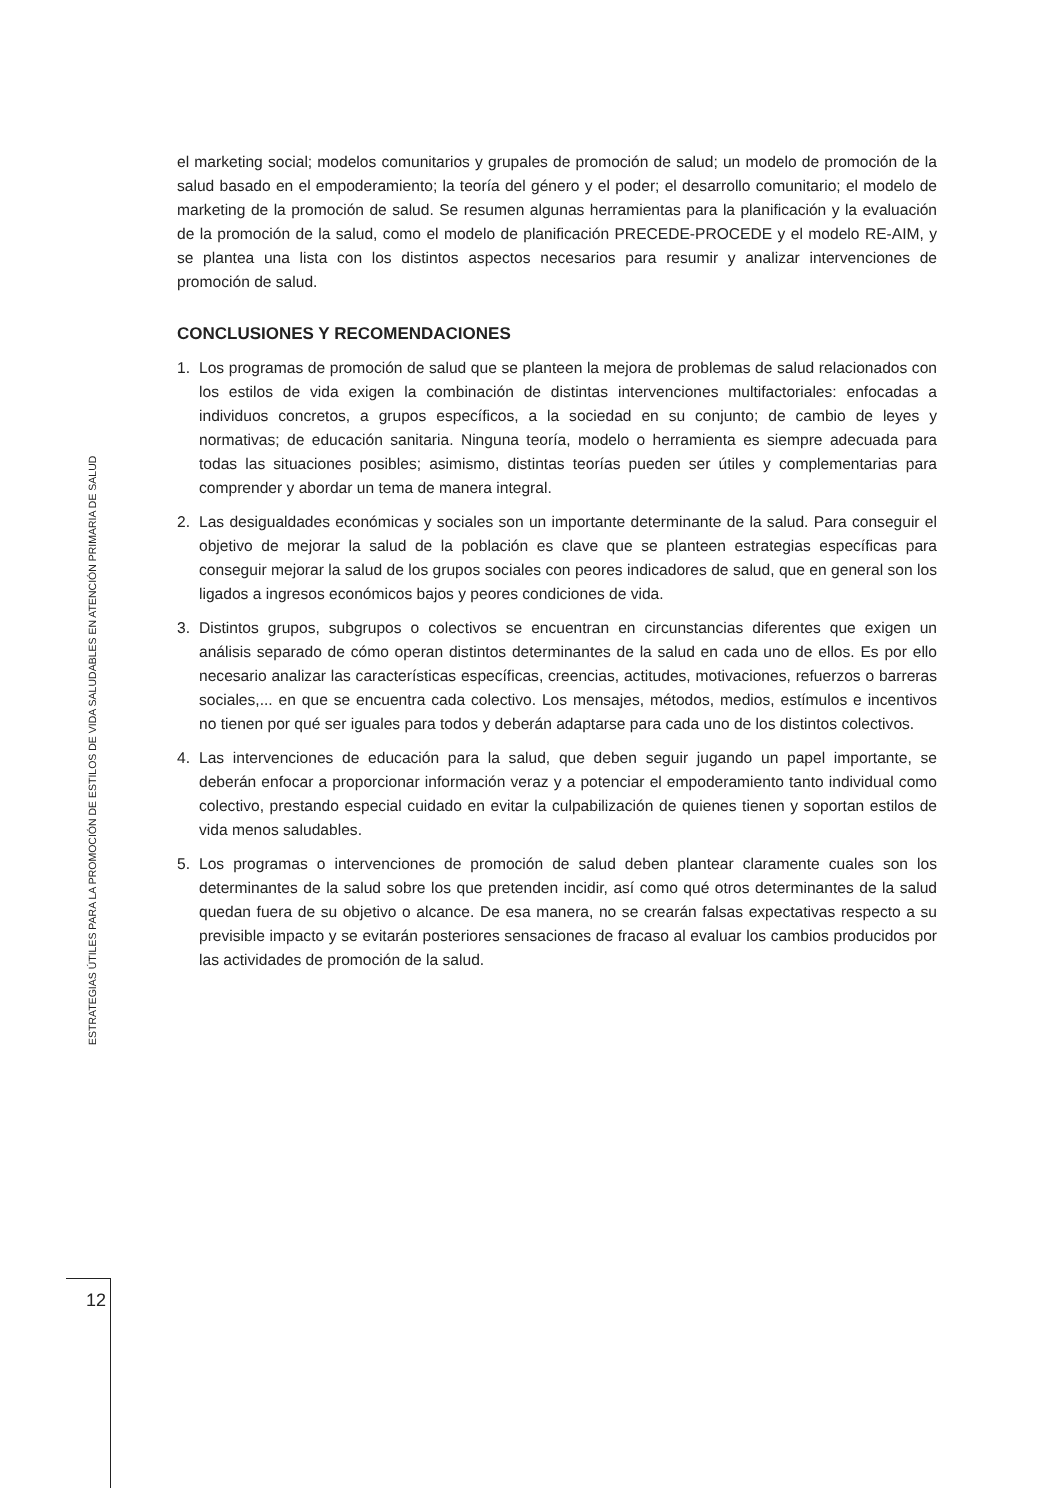el marketing social; modelos comunitarios y grupales de promoción de salud; un modelo de promoción de la salud basado en el empoderamiento; la teoría del género y el poder; el desarrollo comunitario; el modelo de marketing de la promoción de salud. Se resumen algunas herramientas para la planificación y la evaluación de la promoción de la salud, como el modelo de planificación PRECEDE-PROCEDE y el modelo RE-AIM, y se plantea una lista con los distintos aspectos necesarios para resumir y analizar intervenciones de promoción de salud.
CONCLUSIONES Y RECOMENDACIONES
1. Los programas de promoción de salud que se planteen la mejora de problemas de salud relacionados con los estilos de vida exigen la combinación de distintas intervenciones multifactoriales: enfocadas a individuos concretos, a grupos específicos, a la sociedad en su conjunto; de cambio de leyes y normativas; de educación sanitaria. Ninguna teoría, modelo o herramienta es siempre adecuada para todas las situaciones posibles; asimismo, distintas teorías pueden ser útiles y complementarias para comprender y abordar un tema de manera integral.
2. Las desigualdades económicas y sociales son un importante determinante de la salud. Para conseguir el objetivo de mejorar la salud de la población es clave que se planteen estrategias específicas para conseguir mejorar la salud de los grupos sociales con peores indicadores de salud, que en general son los ligados a ingresos económicos bajos y peores condiciones de vida.
3. Distintos grupos, subgrupos o colectivos se encuentran en circunstancias diferentes que exigen un análisis separado de cómo operan distintos determinantes de la salud en cada uno de ellos. Es por ello necesario analizar las características específicas, creencias, actitudes, motivaciones, refuerzos o barreras sociales,... en que se encuentra cada colectivo. Los mensajes, métodos, medios, estímulos e incentivos no tienen por qué ser iguales para todos y deberán adaptarse para cada uno de los distintos colectivos.
4. Las intervenciones de educación para la salud, que deben seguir jugando un papel importante, se deberán enfocar a proporcionar información veraz y a potenciar el empoderamiento tanto individual como colectivo, prestando especial cuidado en evitar la culpabilización de quienes tienen y soportan estilos de vida menos saludables.
5. Los programas o intervenciones de promoción de salud deben plantear claramente cuales son los determinantes de la salud sobre los que pretenden incidir, así como qué otros determinantes de la salud quedan fuera de su objetivo o alcance. De esa manera, no se crearán falsas expectativas respecto a su previsible impacto y se evitarán posteriores sensaciones de fracaso al evaluar los cambios producidos por las actividades de promoción de la salud.
ESTRATEGIAS ÚTILES PARA LA PROMOCIÓN DE ESTILOS DE VIDA SALUDABLES EN ATENCIÓN PRIMARIA DE SALUD
12